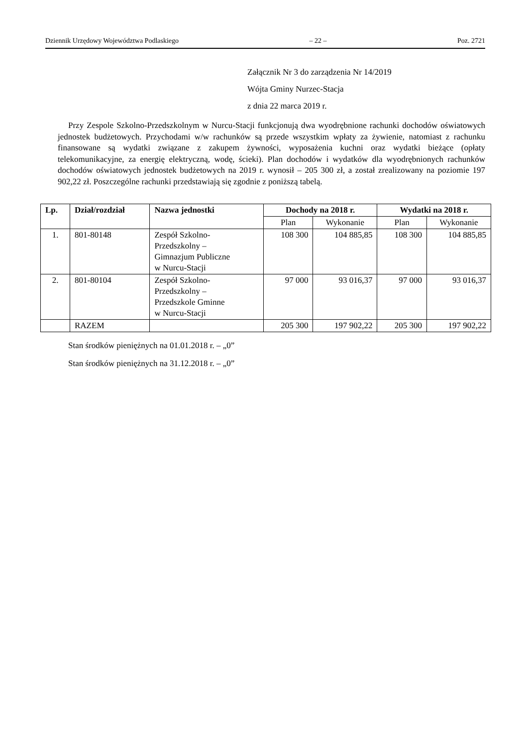Dziennik Urzędowy Województwa Podlaskiego – 22 – Poz. 2721
Załącznik Nr 3 do zarządzenia Nr 14/2019
Wójta Gminy Nurzec-Stacja
z dnia 22 marca 2019 r.
Przy Zespole Szkolno-Przedszkolnym w Nurcu-Stacji funkcjonują dwa wyodrębnione rachunki dochodów oświatowych jednostek budżetowych. Przychodami w/w rachunków są przede wszystkim wpłaty za żywienie, natomiast z rachunku finansowane są wydatki związane z zakupem żywności, wyposażenia kuchni oraz wydatki bieżące (opłaty telekomunikacyjne, za energię elektryczną, wodę, ścieki). Plan dochodów i wydatków dla wyodrębnionych rachunków dochodów oświatowych jednostek budżetowych na 2019 r. wynosił – 205 300 zł, a został zrealizowany na poziomie 197 902,22 zł. Poszczególne rachunki przedstawiają się zgodnie z poniższą tabelą.
| Lp. | Dział/rozdział | Nazwa jednostki | Dochody na 2018 r. | | Wydatki na 2018 r. | |
| --- | --- | --- | --- | --- | --- | --- |
| | | | Plan | Wykonanie | Plan | Wykonanie |
| 1. | 801-80148 | Zespół Szkolno- Przedszkolny – Gimnazjum Publiczne w Nurcu-Stacji | 108 300 | 104 885,85 | 108 300 | 104 885,85 |
| 2. | 801-80104 | Zespół Szkolno- Przedszkolny – Przedszkole Gminne w Nurcu-Stacji | 97 000 | 93 016,37 | 97 000 | 93 016,37 |
| | RAZEM | | 205 300 | 197 902,22 | 205 300 | 197 902,22 |
Stan środków pieniężnych na 01.01.2018 r. – „0”
Stan środków pieniężnych na 31.12.2018 r. – „0”